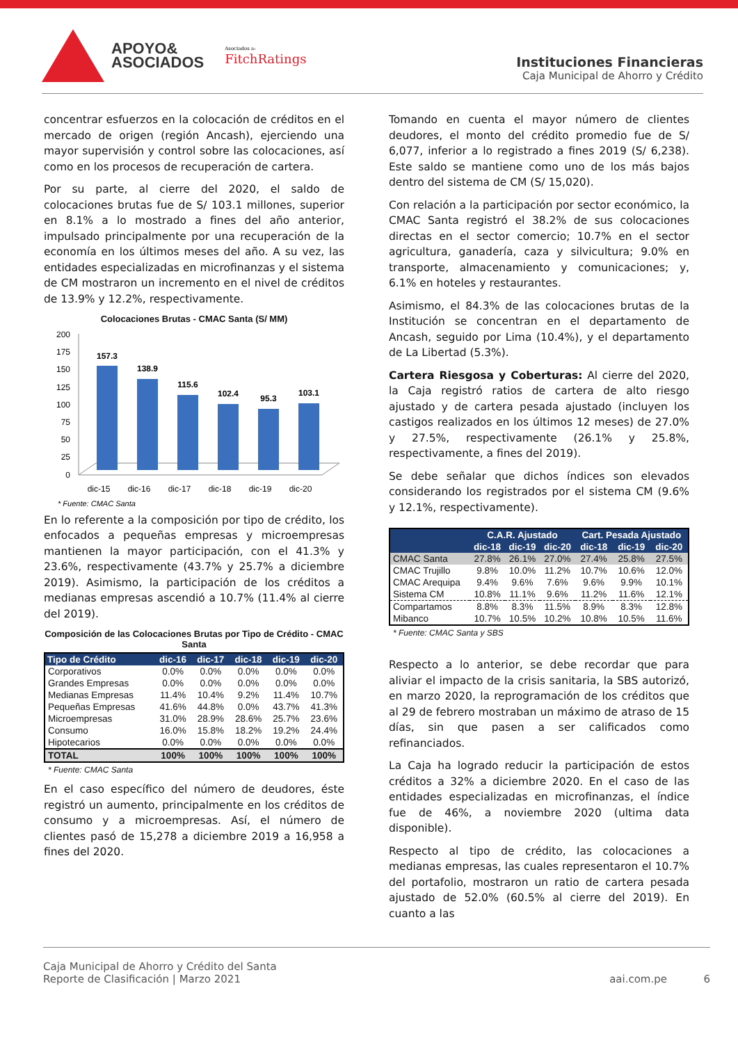APOYO&
ASOCIADOS
Asociados a:
FitchRatings
Instituciones Financieras
Caja Municipal de Ahorro y Crédito
concentrar esfuerzos en la colocación de créditos en el mercado de origen (región Ancash), ejerciendo una mayor supervisión y control sobre las colocaciones, así como en los procesos de recuperación de cartera.
Por su parte, al cierre del 2020, el saldo de colocaciones brutas fue de S/ 103.1 millones, superior en 8.1% a lo mostrado a fines del año anterior, impulsado principalmente por una recuperación de la economía en los últimos meses del año. A su vez, las entidades especializadas en microfinanzas y el sistema de CM mostraron un incremento en el nivel de créditos de 13.9% y 12.2%, respectivamente.
Colocaciones Brutas - CMAC Santa (S/ MM)
200
175
150
125
100
75
50
25
0
157.3
138.9
115.6
102.4
95.3
103.1
dic-15
dic-16
dic-17
dic-18
dic-19
dic-20
* Fuente: CMAC Santa
En lo referente a la composición por tipo de crédito, los enfocados a pequeñas empresas y microempresas mantienen la mayor participación, con el 41.3% y 23.6%, respectivamente (43.7% y 25.7% a diciembre 2019). Asimismo, la participación de los créditos a medianas empresas ascendió a 10.7% (11.4% al cierre del 2019).
Composición de las Colocaciones Brutas por Tipo de Crédito - CMAC Santa
| Tipo de Crédito | dic-16 | dic-17 | dic-18 | dic-19 | dic-20 |
| --- | --- | --- | --- | --- | --- |
| Corporativos | 0.0% | 0.0% | 0.0% | 0.0% | 0.0% |
| Grandes Empresas | 0.0% | 0.0% | 0.0% | 0.0% | 0.0% |
| Medianas Empresas | 11.4% | 10.4% | 9.2% | 11.4% | 10.7% |
| Pequeñas Empresas | 41.6% | 44.8% | 0.0% | 43.7% | 41.3% |
| Microempresas | 31.0% | 28.9% | 28.6% | 25.7% | 23.6% |
| Consumo | 16.0% | 15.8% | 18.2% | 19.2% | 24.4% |
| Hipotecarios | 0.0% | 0.0% | 0.0% | 0.0% | 0.0% |
| TOTAL | 100% | 100% | 100% | 100% | 100% |
* Fuente: CMAC Santa
En el caso específico del número de deudores, éste registró un aumento, principalmente en los créditos de consumo y a microempresas. Así, el número de clientes pasó de 15,278 a diciembre 2019 a 16,958 a fines del 2020.
Tomando en cuenta el mayor número de clientes deudores, el monto del crédito promedio fue de S/ 6,077, inferior a lo registrado a fines 2019 (S/ 6,238). Este saldo se mantiene como uno de los más bajos dentro del sistema de CM (S/ 15,020).
Con relación a la participación por sector económico, la CMAC Santa registró el 38.2% de sus colocaciones directas en el sector comercio; 10.7% en el sector agricultura, ganadería, caza y silvicultura; 9.0% en transporte, almacenamiento y comunicaciones; y, 6.1% en hoteles y restaurantes.
Asimismo, el 84.3% de las colocaciones brutas de la Institución se concentran en el departamento de Ancash, seguido por Lima (10.4%), y el departamento de La Libertad (5.3%).
Cartera Riesgosa y Coberturas: Al cierre del 2020, la Caja registró ratios de cartera de alto riesgo ajustado y de cartera pesada ajustado (incluyen los castigos realizados en los últimos 12 meses) de 27.0% y 27.5%, respectivamente (26.1% y 25.8%, respectivamente, a fines del 2019).
Se debe señalar que dichos índices son elevados considerando los registrados por el sistema CM (9.6% y 12.1%, respectivamente).
| | C.A.R. Ajustado | | | Cart. Pesada Ajustado | | |
| --- | --- | --- | --- | --- | --- | --- |
| | dic-18 | dic-19 | dic-20 | dic-18 | dic-19 | dic-20 |
| CMAC Santa | 27.8% | 26.1% | 27.0% | 27.4% | 25.8% | 27.5% |
| CMAC Trujillo | 9.8% | 10.0% | 11.2% | 10.7% | 10.6% | 12.0% |
| CMAC Arequipa | 9.4% | 9.6% | 7.6% | 9.6% | 9.9% | 10.1% |
| Sistema CM | 10.8% | 11.1% | 9.6% | 11.2% | 11.6% | 12.1% |
| Compartamos | 8.8% | 8.3% | 11.5% | 8.9% | 8.3% | 12.8% |
| Mibanco | 10.7% | 10.5% | 10.2% | 10.8% | 10.5% | 11.6% |
* Fuente: CMAC Santa y SBS
Respecto a lo anterior, se debe recordar que para aliviar el impacto de la crisis sanitaria, la SBS autorizó, en marzo 2020, la reprogramación de los créditos que al 29 de febrero mostraban un máximo de atraso de 15 días, sin que pasen a ser calificados como refinanciados.
La Caja ha logrado reducir la participación de estos créditos a 32% a diciembre 2020. En el caso de las entidades especializadas en microfinanzas, el índice fue de 46%, a noviembre 2020 (ultima data disponible).
Respecto al tipo de crédito, las colocaciones a medianas empresas, las cuales representaron el 10.7% del portafolio, mostraron un ratio de cartera pesada ajustado de 52.0% (60.5% al cierre del 2019). En cuanto a las
Caja Municipal de Ahorro y Crédito del Santa
Reporte de Clasificación | Marzo 2021
aai.com.pe 6